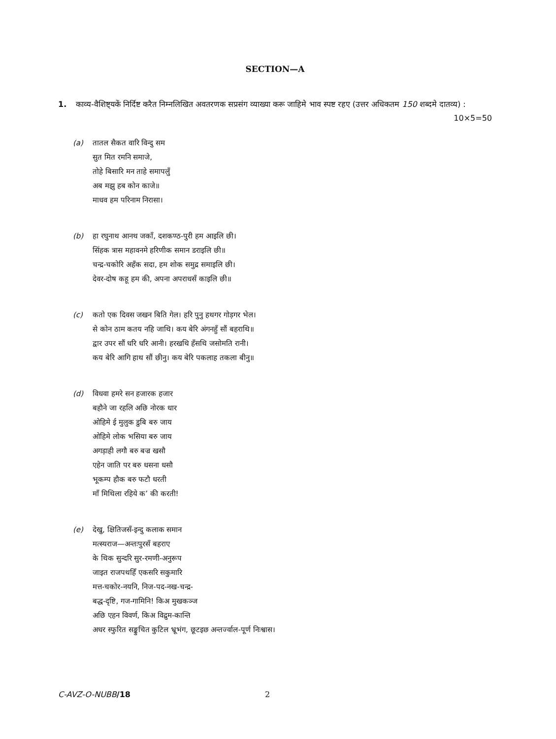SECTION—A
1. काव्य-वैशिष्ट्यकें निर्दिष्ट करैत निम्नलिखित अवतरणक सप्रसंग व्याख्या करू जाहिमे भाव स्पष्ट रहए (उत्तर अधिकतम 150 शब्दमे दातव्य) : 10×5=50
(a) तातल सैकत वारि विन्दु सम
सुत मित रमनि समाजे,
तोहे बिसारि मन ताहे समापलुँ
अब मझु हब कोन काजे॥
माधव हम परिनाम निरासा।
(b) हा रघुनाथ आनथ जकाँ, दशकण्ठ-पुरी हम आइलि छी।
सिंहक त्रास महावनमे हरिणीक समान डराइलि छी॥
चन्द्र-चकोरि अहँक सदा, हम शोक समुद्र समाइलि छी।
देवर-दोष कहू हम की, अपना अपराधसँ काइलि छी॥
(c) कतो एक दिवस जखन बिति गेल। हरि पुनु हथगर गोड़गर भेल।
से कोन ठाम कतय नहि जाथि। कय बेरि अंगनहुँ सौं बहराथि॥
द्वार उपर सौं धरि धरि आनी। हरखथि हँसथि जसोमति रानी।
कय बेरि आगि हाथ सौं छीनु। कय बेरि पकलाह तकला बीनु॥
(d) विधवा हमरे सन हजारक हजार
बहौने जा रहलि अछि नोरक धार
ओहिमे ई मुलुक डुबि बरु जाय
ओहिमे लोक भसिया बरु जाय
अगड़ाही लगौ बरु बज्र खसौ
एहेन जाति पर बरु धसना धसौ
भूकम्प हौक बरु फटौ धरती
माँ मिथिला रहिये क’ की करती!
(e) देखु, क्षितिजसँ-इन्दु कलाक समान
मत्स्यराज—अन्तःपुरसँ बहराए
के थिक सुन्दरि सुर-रमणी-अनुरूप
जाइत राजपथहिँ एकसरि सकुमारि
मत्त-चकोर-नयनि, निज-पद-नख-चन्द्र-
बद्ध-दृष्टि, गज-गामिनि! किअ मुखकञ्ज
अछि एहन विवर्ण, किअ विद्रुम-कान्ति
अधर स्फुरित सङ्कुचित कुटिल भ्रूभंग, छूटइछ अन्तर्ज्वाल-पूर्ण निःश्वास।
C-AVZ-O-NUBB/18 2